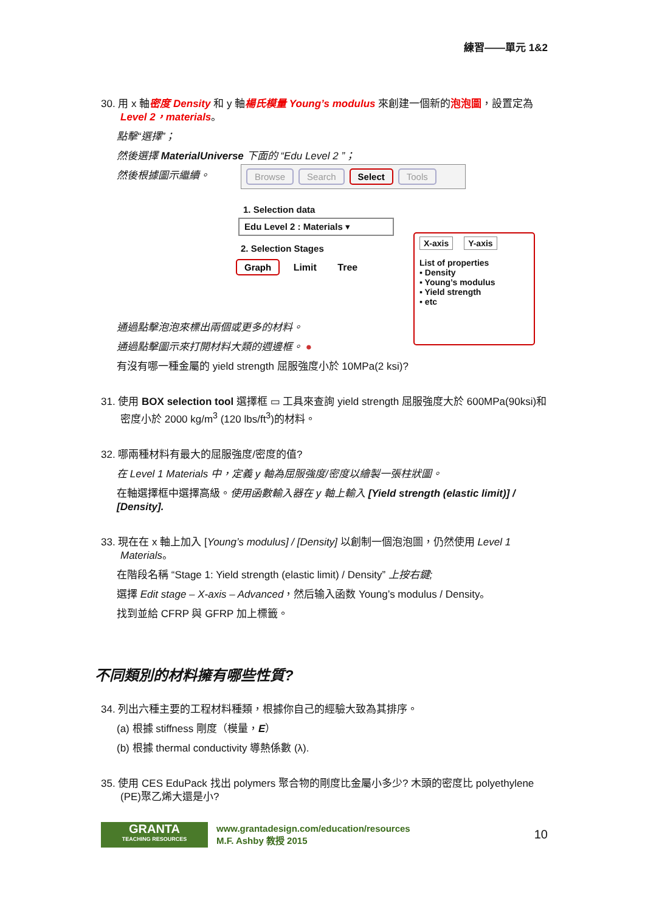練習——單元 1&2
30. 用 x 軸密度 Density 和 y 軸楊氏模量 Young’s modulus 來創建一個新的泡泡圖，設置定為 Level 2，materials。
點擊“選擇”；
然後選擇 MaterialUniverse 下面的 “Edu Level 2 ”；
然後根據圖示繼續。
Browse Search Select Tools
1. Selection data
Edu Level 2 : Materials ▾
2. Selection Stages
Graph Limit Tree
X-axis Y-axis
List of properties
▪ Density
▪ Young’s modulus
▪ Yield strength
▪ etc
通過點擊泡泡來標出兩個或更多的材料。
通過點擊圖示來打開材料大類的週邊框。 ●
有沒有哪一種金屬的 yield strength 屈服強度小於 10MPa(2 ksi)?
31. 使用 BOX selection tool 選擇框 ▭ 工具來查詢 yield strength 屈服強度大於 600MPa(90ksi)和密度小於 2000 kg/m<sup>3</sup> (120 lbs/ft<sup>3</sup>)的材料。
32. 哪兩種材料有最大的屈服強度/密度的值?
在 Level 1 Materials 中，定義 y 軸為屈服強度/密度以繪製一張柱狀圖。
在軸選擇框中選擇高級。使用函數輸入器在 y 軸上輸入 [Yield strength (elastic limit)] / [Density].
33. 現在在 x 軸上加入 [Young’s modulus] / [Density] 以創制一個泡泡圖，仍然使用 Level 1 Materials。
在階段名稱 “Stage 1: Yield strength (elastic limit) / Density” 上按右鍵;
選擇 Edit stage – X-axis – Advanced，然后输入函数 Young’s modulus / Density。
找到並給 CFRP 與 GFRP 加上標籤。
不同類別的材料擁有哪些性質?
34. 列出六種主要的工程材料種類，根據你自己的經驗大致為其排序。
(a) 根據 stiffness 剛度（模量，E）
(b) 根據 thermal conductivity 導熱係數 (λ).
35. 使用 CES EduPack 找出 polymers 聚合物的剛度比金屬小多少? 木頭的密度比 polyethylene (PE)聚乙烯大還是小?
GRANTA
TEACHING RESOURCES
www.grantadesign.com/education/resources
M.F. Ashby 教授 2015
10